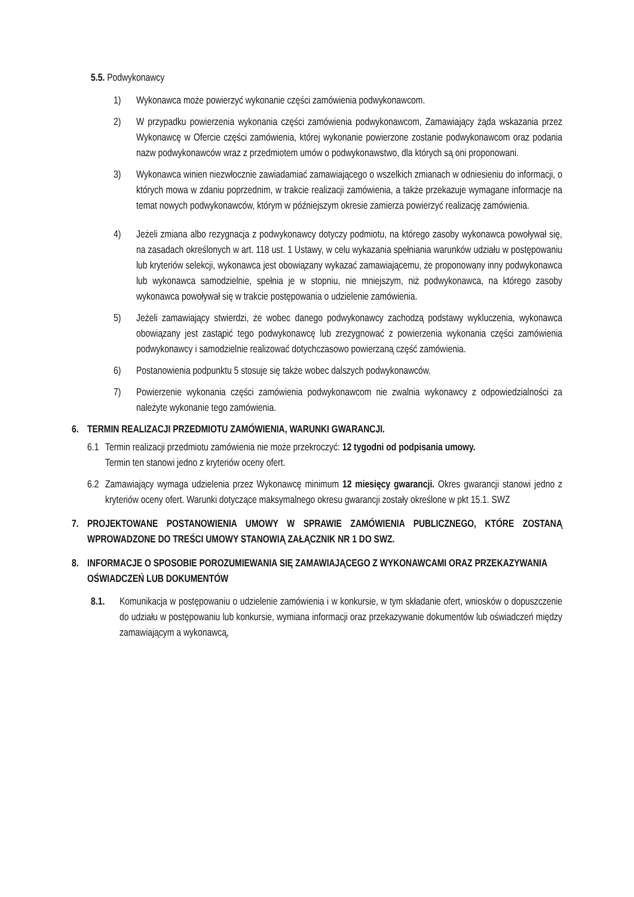5.5. Podwykonawcy
1) Wykonawca może powierzyć wykonanie części zamówienia podwykonawcom.
2) W przypadku powierzenia wykonania części zamówienia podwykonawcom, Zamawiający żąda wskazania przez Wykonawcę w Ofercie części zamówienia, której wykonanie powierzone zostanie podwykonawcom oraz podania nazw podwykonawców wraz z przedmiotem umów o podwykonawstwo, dla których są oni proponowani.
3) Wykonawca winien niezwłocznie zawiadamiać zamawiającego o wszelkich zmianach w odniesieniu do informacji, o których mowa w zdaniu poprzednim, w trakcie realizacji zamówienia, a także przekazuje wymagane informacje na temat nowych podwykonawców, którym w późniejszym okresie zamierza powierzyć realizację zamówienia.
4) Jeżeli zmiana albo rezygnacja z podwykonawcy dotyczy podmiotu, na którego zasoby wykonawca powoływał się, na zasadach określonych w art. 118 ust. 1 Ustawy, w celu wykazania spełniania warunków udziału w postępowaniu lub kryteriów selekcji, wykonawca jest obowiązany wykazać zamawiającemu, że proponowany inny podwykonawca lub wykonawca samodzielnie, spełnia je w stopniu, nie mniejszym, niż podwykonawca, na którego zasoby wykonawca powoływał się w trakcie postępowania o udzielenie zamówienia.
5) Jeżeli zamawiający stwierdzi, że wobec danego podwykonawcy zachodzą podstawy wykluczenia, wykonawca obowiązany jest zastąpić tego podwykonawcę lub zrezygnować z powierzenia wykonania części zamówienia podwykonawcy i samodzielnie realizować dotychczasowo powierzaną część zamówienia.
6) Postanowienia podpunktu 5 stosuje się także wobec dalszych podwykonawców.
7) Powierzenie wykonania części zamówienia podwykonawcom nie zwalnia wykonawcy z odpowiedzialności za należyte wykonanie tego zamówienia.
6. TERMIN REALIZACJI PRZEDMIOTU ZAMÓWIENIA, WARUNKI GWARANCJI.
6.1
Termin realizacji przedmiotu zamówienia nie może przekroczyć: 12 tygodni od podpisania umowy.
Termin ten stanowi jedno z kryteriów oceny ofert.
6.2
Zamawiający wymaga udzielenia przez Wykonawcę minimum 12 miesięcy gwarancji. Okres gwarancji stanowi jedno z kryteriów oceny ofert. Warunki dotyczące maksymalnego okresu gwarancji zostały określone w pkt 15.1. SWZ
7. PROJEKTOWANE POSTANOWIENIA UMOWY W SPRAWIE ZAMÓWIENIA PUBLICZNEGO, KTÓRE ZOSTANĄ WPROWADZONE DO TREŚCI UMOWY STANOWIĄ ZAŁĄCZNIK NR 1 DO SWZ.
8. INFORMACJE O SPOSOBIE POROZUMIEWANIA SIĘ ZAMAWIAJĄCEGO Z WYKONAWCAMI ORAZ PRZEKAZYWANIA OŚWIADCZEŃ LUB DOKUMENTÓW
8.1. Komunikacja w postępowaniu o udzielenie zamówienia i w konkursie, w tym składanie ofert, wniosków o dopuszczenie do udziału w postępowaniu lub konkursie, wymiana informacji oraz przekazywanie dokumentów lub oświadczeń między zamawiającym a wykonawcą,